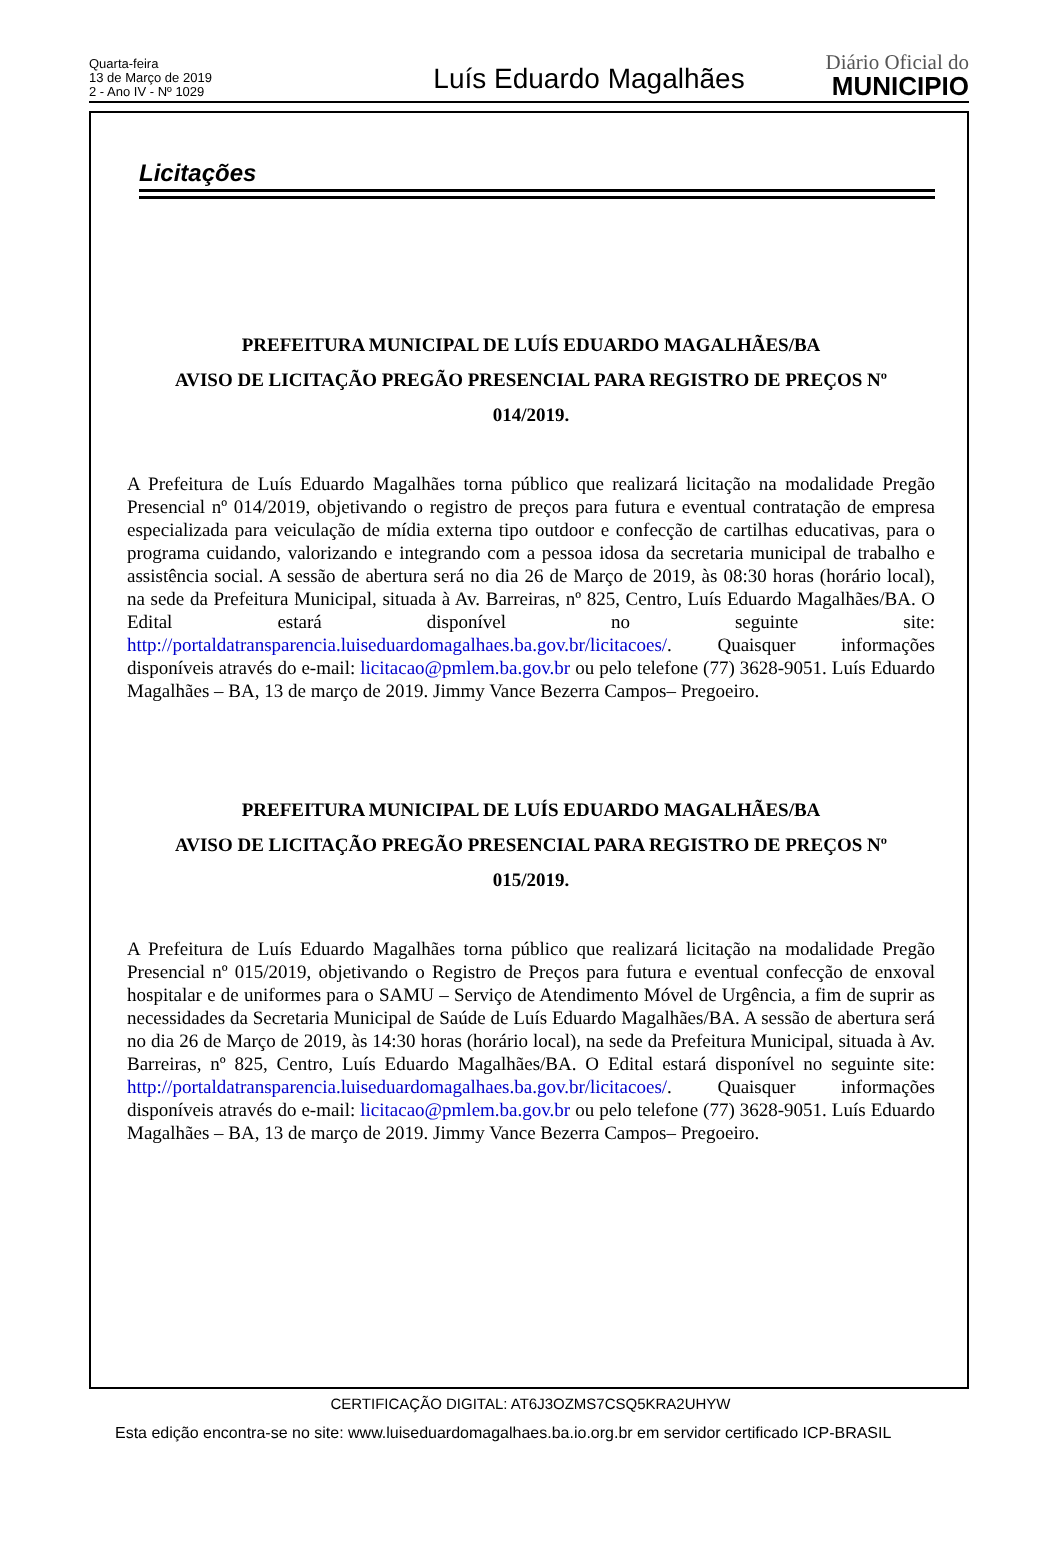Quarta-feira
13 de Março de 2019
2 - Ano IV - Nº 1029
Luís Eduardo Magalhães
Diário Oficial do
MUNICIPIO
Licitações
PREFEITURA MUNICIPAL DE LUÍS EDUARDO MAGALHÃES/BA
AVISO DE LICITAÇÃO PREGÃO PRESENCIAL PARA REGISTRO DE PREÇOS Nº
014/2019.
A Prefeitura de Luís Eduardo Magalhães torna público que realizará licitação na modalidade Pregão Presencial nº 014/2019, objetivando o registro de preços para futura e eventual contratação de empresa especializada para veiculação de mídia externa tipo outdoor e confecção de cartilhas educativas, para o programa cuidando, valorizando e integrando com a pessoa idosa da secretaria municipal de trabalho e assistência social. A sessão de abertura será no dia 26 de Março de 2019, às 08:30 horas (horário local), na sede da Prefeitura Municipal, situada à Av. Barreiras, nº 825, Centro, Luís Eduardo Magalhães/BA. O Edital estará disponível no seguinte site: http://portaldatransparencia.luiseduardomagalhaes.ba.gov.br/licitacoes/. Quaisquer informações disponíveis através do e-mail: licitacao@pmlem.ba.gov.br ou pelo telefone (77) 3628-9051. Luís Eduardo Magalhães – BA, 13 de março de 2019. Jimmy Vance Bezerra Campos– Pregoeiro.
PREFEITURA MUNICIPAL DE LUÍS EDUARDO MAGALHÃES/BA
AVISO DE LICITAÇÃO PREGÃO PRESENCIAL PARA REGISTRO DE PREÇOS Nº
015/2019.
A Prefeitura de Luís Eduardo Magalhães torna público que realizará licitação na modalidade Pregão Presencial nº 015/2019, objetivando o Registro de Preços para futura e eventual confecção de enxoval hospitalar e de uniformes para o SAMU – Serviço de Atendimento Móvel de Urgência, a fim de suprir as necessidades da Secretaria Municipal de Saúde de Luís Eduardo Magalhães/BA. A sessão de abertura será no dia 26 de Março de 2019, às 14:30 horas (horário local), na sede da Prefeitura Municipal, situada à Av. Barreiras, nº 825, Centro, Luís Eduardo Magalhães/BA. O Edital estará disponível no seguinte site: http://portaldatransparencia.luiseduardomagalhaes.ba.gov.br/licitacoes/. Quaisquer informações disponíveis através do e-mail: licitacao@pmlem.ba.gov.br ou pelo telefone (77) 3628-9051. Luís Eduardo Magalhães – BA, 13 de março de 2019. Jimmy Vance Bezerra Campos– Pregoeiro.
CERTIFICAÇÃO DIGITAL: AT6J3OZMS7CSQ5KRA2UHYW
Esta edição encontra-se no site: www.luiseduardomagalhaes.ba.io.org.br em servidor certificado ICP-BRASIL